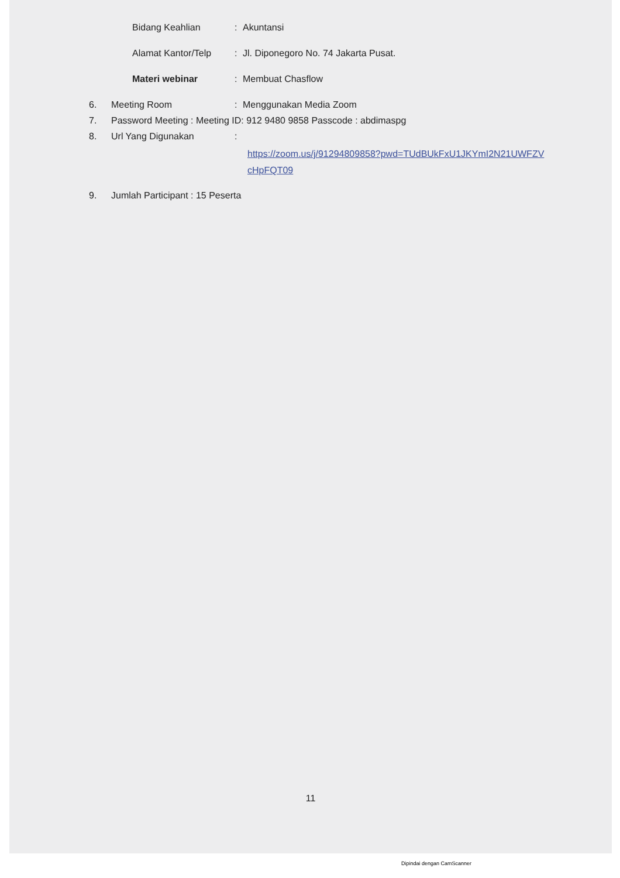Bidang Keahlian: Akuntansi
Alamat Kantor/Telp: Jl. Diponegoro No. 74 Jakarta Pusat.
Materi webinar: Membuat Chasflow
6. Meeting Room: Menggunakan Media Zoom
7. Password Meeting : Meeting ID: 912 9480 9858 Passcode : abdimaspg
8. Url Yang Digunakan:
https://zoom.us/j/91294809858?pwd=TUdBUkFxU1JKYmI2N21UWFZV
cHpFQT09
9. Jumlah Participant : 15 Peserta
11
Dipindai dengan CamScanner